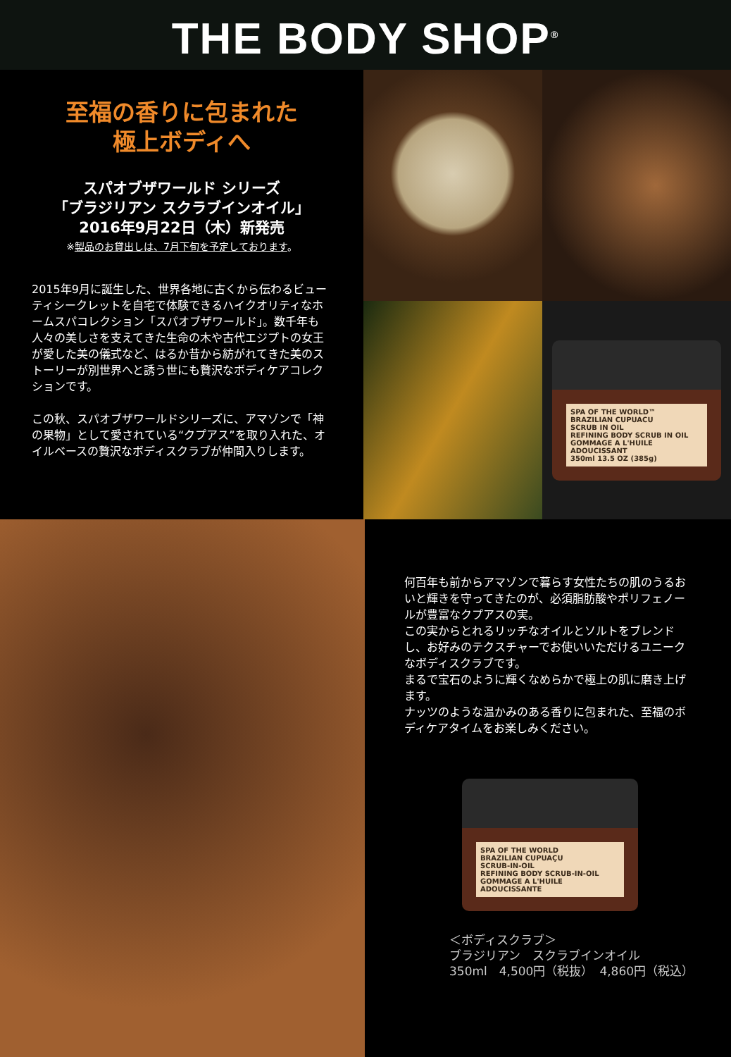THE BODY SHOP<sup>®</sup>
至福の香りに包まれた
極上ボディへ
スパオブザワールド シリーズ
「ブラジリアン スクラブインオイル」
2016年9月22日（木）新発売
※製品のお貸出しは、7月下旬を予定しております。
2015年9月に誕生した、世界各地に古くから伝わるビューティシークレットを自宅で体験できるハイクオリティなホームスパコレクション「スパオブザワールド」。数千年も人々の美しさを支えてきた生命の木や古代エジプトの女王が愛した美の儀式など、はるか昔から紡がれてきた美のストーリーが別世界へと誘う世にも贅沢なボディケアコレクションです。
この秋、スパオブザワールドシリーズに、アマゾンで「神の果物」として愛されている“クプアス”を取り入れた、オイルベースの贅沢なボディスクラブが仲間入りします。
SPA OF THE WORLD™
BRAZILIAN CUPUACU
SCRUB IN OIL
REFINING BODY SCRUB IN OIL
GOMMAGE A L'HUILE ADOUCISSANT
350ml 13.5 OZ (385g)
何百年も前からアマゾンで暮らす女性たちの肌のうるおいと輝きを守ってきたのが、必須脂肪酸やポリフェノールが豊富なクプアスの実。
この実からとれるリッチなオイルとソルトをブレンドし、お好みのテクスチャーでお使いいただけるユニークなボディスクラブです。
まるで宝石のように輝くなめらかで極上の肌に磨き上げます。
ナッツのような温かみのある香りに包まれた、至福のボディケアタイムをお楽しみください。
SPA OF THE WORLD
BRAZILIAN CUPUAÇU
SCRUB-IN-OIL
REFINING BODY SCRUB-IN-OIL
GOMMAGE A L'HUILE ADOUCISSANTE
＜ボディスクラブ＞
ブラジリアン　スクラブインオイル
350ml　4,500円（税抜）　4,860円（税込）